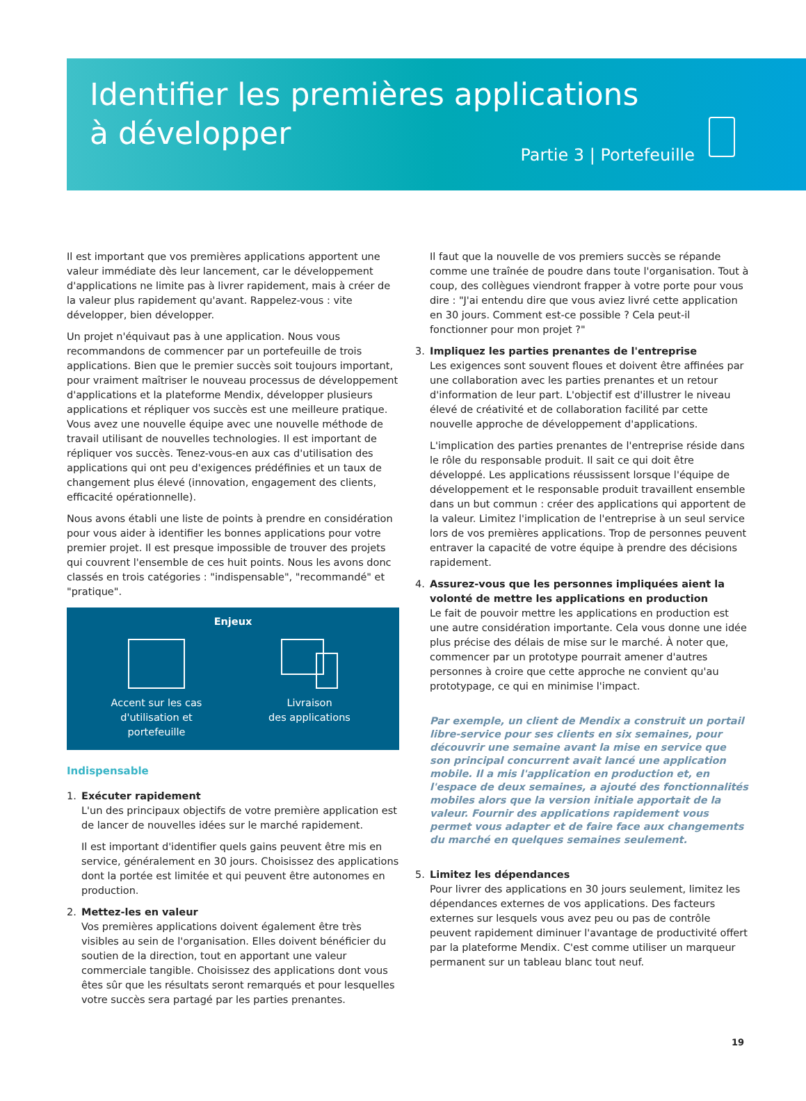Identifier les premières applications
à développer
Partie 3 | Portefeuille
Il est important que vos premières applications apportent une valeur immédiate dès leur lancement, car le développement d'applications ne limite pas à livrer rapidement, mais à créer de la valeur plus rapidement qu'avant. Rappelez-vous : vite développer, bien développer.
Un projet n'équivaut pas à une application. Nous vous recommandons de commencer par un portefeuille de trois applications. Bien que le premier succès soit toujours important, pour vraiment maîtriser le nouveau processus de développement d'applications et la plateforme Mendix, développer plusieurs applications et répliquer vos succès est une meilleure pratique. Vous avez une nouvelle équipe avec une nouvelle méthode de travail utilisant de nouvelles technologies. Il est important de répliquer vos succès. Tenez-vous-en aux cas d'utilisation des applications qui ont peu d'exigences prédéfinies et un taux de changement plus élevé (innovation, engagement des clients, efficacité opérationnelle).
Nous avons établi une liste de points à prendre en considération pour vous aider à identifier les bonnes applications pour votre premier projet. Il est presque impossible de trouver des projets qui couvrent l'ensemble de ces huit points. Nous les avons donc classés en trois catégories : "indispensable", "recommandé" et "pratique".
Enjeux
Accent sur les cas d'utilisation et portefeuille
Livraison
des applications
Indispensable
1. Exécuter rapidement
L'un des principaux objectifs de votre première application est de lancer de nouvelles idées sur le marché rapidement.
Il est important d'identifier quels gains peuvent être mis en service, généralement en 30 jours. Choisissez des applications dont la portée est limitée et qui peuvent être autonomes en production.
2. Mettez-les en valeur
Vos premières applications doivent également être très visibles au sein de l'organisation. Elles doivent bénéficier du soutien de la direction, tout en apportant une valeur commerciale tangible. Choisissez des applications dont vous êtes sûr que les résultats seront remarqués et pour lesquelles votre succès sera partagé par les parties prenantes.
Il faut que la nouvelle de vos premiers succès se répande comme une traînée de poudre dans toute l'organisation. Tout à coup, des collègues viendront frapper à votre porte pour vous dire : "J'ai entendu dire que vous aviez livré cette application en 30 jours. Comment est-ce possible ? Cela peut-il fonctionner pour mon projet ?"
3. Impliquez les parties prenantes de l'entreprise
Les exigences sont souvent floues et doivent être affinées par une collaboration avec les parties prenantes et un retour d'information de leur part. L'objectif est d'illustrer le niveau élevé de créativité et de collaboration facilité par cette nouvelle approche de développement d'applications.
L'implication des parties prenantes de l'entreprise réside dans le rôle du responsable produit. Il sait ce qui doit être développé. Les applications réussissent lorsque l'équipe de développement et le responsable produit travaillent ensemble dans un but commun : créer des applications qui apportent de la valeur. Limitez l'implication de l'entreprise à un seul service lors de vos premières applications. Trop de personnes peuvent entraver la capacité de votre équipe à prendre des décisions rapidement.
4. Assurez-vous que les personnes impliquées aient la volonté de mettre les applications en production
Le fait de pouvoir mettre les applications en production est une autre considération importante. Cela vous donne une idée plus précise des délais de mise sur le marché. À noter que, commencer par un prototype pourrait amener d'autres personnes à croire que cette approche ne convient qu'au prototypage, ce qui en minimise l'impact.
Par exemple, un client de Mendix a construit un portail libre-service pour ses clients en six semaines, pour découvrir une semaine avant la mise en service que son principal concurrent avait lancé une application mobile. Il a mis l'application en production et, en l'espace de deux semaines, a ajouté des fonctionnalités mobiles alors que la version initiale apportait de la valeur. Fournir des applications rapidement vous permet vous adapter et de faire face aux changements du marché en quelques semaines seulement.
5. Limitez les dépendances
Pour livrer des applications en 30 jours seulement, limitez les dépendances externes de vos applications. Des facteurs externes sur lesquels vous avez peu ou pas de contrôle peuvent rapidement diminuer l'avantage de productivité offert par la plateforme Mendix. C'est comme utiliser un marqueur permanent sur un tableau blanc tout neuf.
19